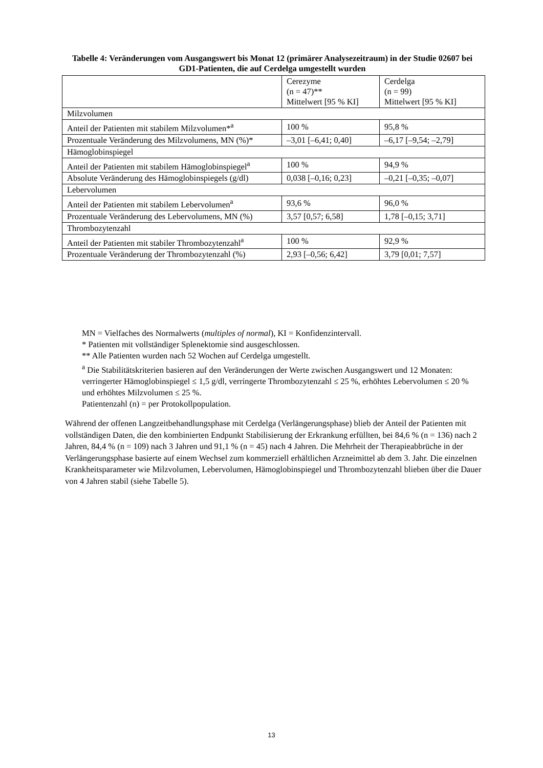Tabelle 4: Veränderungen vom Ausgangswert bis Monat 12 (primärer Analysezeitraum) in der Studie 02607 bei GD1-Patienten, die auf Cerdelga umgestellt wurden
| | Cerezyme (n = 47)** Mittelwert [95 % KI] | Cerdelga (n = 99) Mittelwert [95 % KI] |
| Milzvolumen | | |
| Anteil der Patienten mit stabilem Milzvolumen*<sup>a</sup> | 100 % | 95,8 % |
| Prozentuale Veränderung des Milzvolumens, MN (%)* | –3,01 [–6,41; 0,40] | –6,17 [–9,54; –2,79] |
| Hämoglobinspiegel | | |
| Anteil der Patienten mit stabilem Hämoglobinspiegel<sup>a</sup> | 100 % | 94,9 % |
| Absolute Veränderung des Hämoglobinspiegels (g/dl) | 0,038 [–0,16; 0,23] | –0,21 [–0,35; –0,07] |
| Lebervolumen | | |
| Anteil der Patienten mit stabilem Lebervolumen<sup>a</sup> | 93,6 % | 96,0 % |
| Prozentuale Veränderung des Lebervolumens, MN (%) | 3,57 [0,57; 6,58] | 1,78 [–0,15; 3,71] |
| Thrombozytenzahl | | |
| Anteil der Patienten mit stabiler Thrombozytenzahl<sup>a</sup> | 100 % | 92,9 % |
| Prozentuale Veränderung der Thrombozytenzahl (%) | 2,93 [–0,56; 6,42] | 3,79 [0,01; 7,57] |
MN = Vielfaches des Normalwerts (multiples of normal), KI = Konfidenzintervall.
* Patienten mit vollständiger Splenektomie sind ausgeschlossen.
** Alle Patienten wurden nach 52 Wochen auf Cerdelga umgestellt.
<sup>a</sup> Die Stabilitätskriterien basieren auf den Veränderungen der Werte zwischen Ausgangswert und 12 Monaten: verringerter Hämoglobinspiegel ≤ 1,5 g/dl, verringerte Thrombozytenzahl ≤ 25 %, erhöhtes Lebervolumen ≤ 20 % und erhöhtes Milzvolumen ≤ 25 %.
Patientenzahl (n) = per Protokollpopulation.
Während der offenen Langzeitbehandlungsphase mit Cerdelga (Verlängerungsphase) blieb der Anteil der Patienten mit vollständigen Daten, die den kombinierten Endpunkt Stabilisierung der Erkrankung erfüllten, bei 84,6 % (n = 136) nach 2 Jahren, 84,4 % (n = 109) nach 3 Jahren und 91,1 % (n = 45) nach 4 Jahren. Die Mehrheit der Therapieabbrüche in der Verlängerungsphase basierte auf einem Wechsel zum kommerziell erhältlichen Arzneimittel ab dem 3. Jahr. Die einzelnen Krankheitsparameter wie Milzvolumen, Lebervolumen, Hämoglobinspiegel und Thrombozytenzahl blieben über die Dauer von 4 Jahren stabil (siehe Tabelle 5).
13